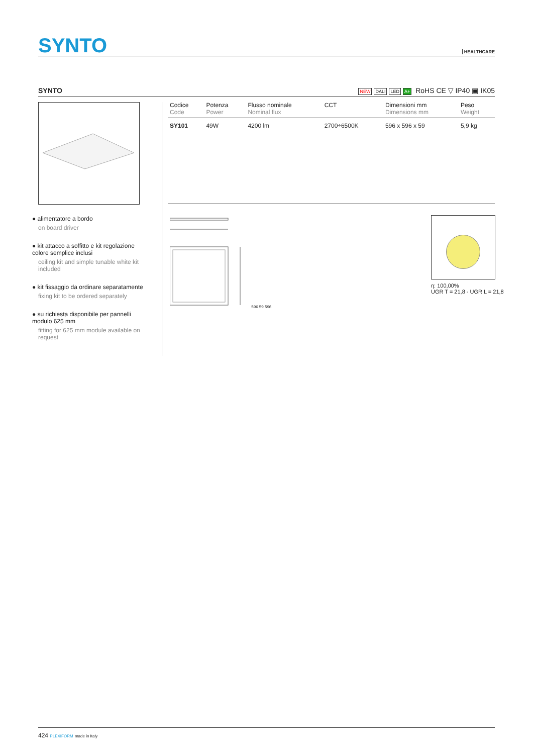SYNTO
HEALTHCARE
SYNTO
NEW DALI LED A+ RoHS CE ▽ IP40 ▣ IK05
| Codice Code | Potenza Power | Flusso nominale Nominal flux | CCT | Dimensioni mm Dimensions mm | Peso Weight |
| --- | --- | --- | --- | --- | --- |
| SY101 | 49W | 4200 lm | 2700÷6500K | 596 x 596 x 59 | 5,9 kg |
● alimentatore a bordo
on board driver
● kit attacco a soffitto e kit regolazione colore semplice inclusi
ceiling kit and simple tunable white kit included
● kit fissaggio da ordinare separatamente
fixing kit to be ordered separately
● su richiesta disponibile per pannelli modulo 625 mm
fitting for 625 mm module available on request
596 59 596
η: 100,00%
UGR T = 21,8 - UGR L = 21,8
424 PLEXIFORM made in Italy